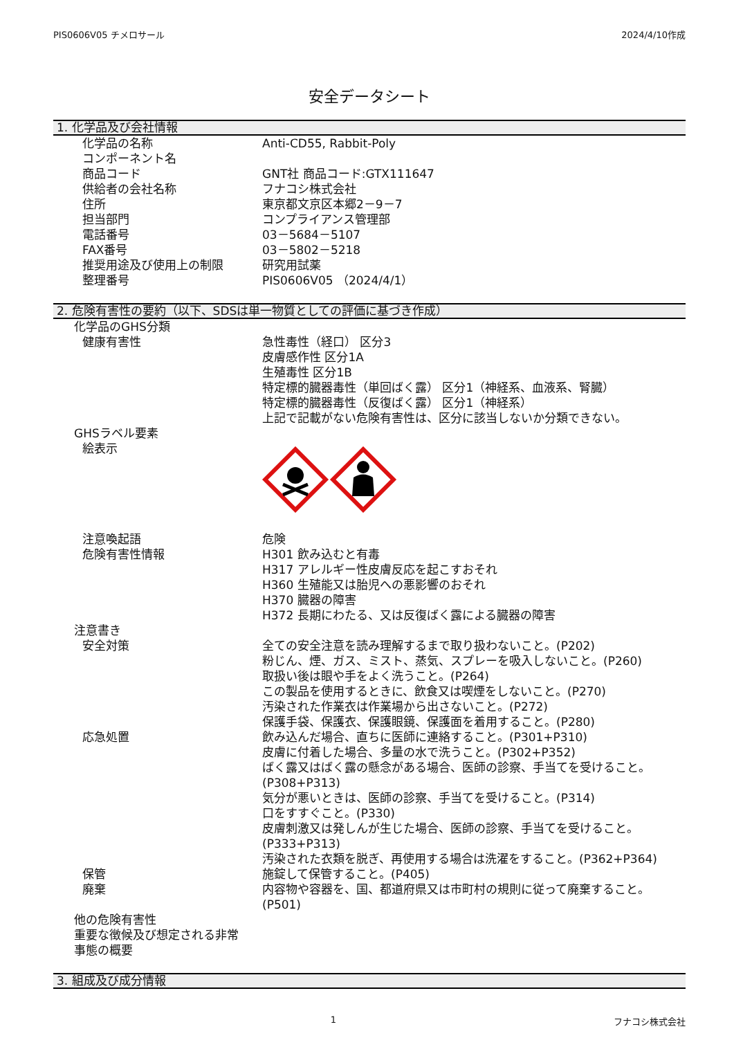PIS0606V05 チメロサール 2024/4/10作成
安全データシート
1. 化学品及び会社情報
| 化学品の名称 | Anti-CD55, Rabbit-Poly |
| コンポーネント名 | |
| 商品コード | GNT社 商品コード:GTX111647 |
| 供給者の会社名称 | フナコシ株式会社 |
| 住所 | 東京都文京区本郷2－9－7 |
| 担当部門 | コンプライアンス管理部 |
| 電話番号 | 03－5684－5107 |
| FAX番号 | 03－5802－5218 |
| 推奨用途及び使用上の制限 | 研究用試薬 |
| 整理番号 | PIS0606V05 （2024/4/1） |
2. 危険有害性の要約（以下、SDSは単一物質としての評価に基づき作成）
| 化学品のGHS分類 | |
| 健康有害性 | 急性毒性（経口） 区分3 皮膚感作性 区分1A 生殖毒性 区分1B 特定標的臓器毒性（単回ばく露） 区分1（神経系、血液系、腎臓） 特定標的臓器毒性（反復ばく露） 区分1（神経系） 上記で記載がない危険有害性は、区分に該当しないか分類できない。 |
| GHSラベル要素 | |
| 絵表示 | |
| 注意喚起語 | 危険 |
| 危険有害性情報 | H301 飲み込むと有毒 H317 アレルギー性皮膚反応を起こすおそれ H360 生殖能又は胎児への悪影響のおそれ H370 臓器の障害 H372 長期にわたる、又は反復ばく露による臓器の障害 |
| 注意書き | |
| 安全対策 | 全ての安全注意を読み理解するまで取り扱わないこと。(P202) 粉じん、煙、ガス、ミスト、蒸気、スプレーを吸入しないこと。(P260) 取扱い後は眼や手をよく洗うこと。(P264) この製品を使用するときに、飲食又は喫煙をしないこと。(P270) 汚染された作業衣は作業場から出さないこと。(P272) 保護手袋、保護衣、保護眼鏡、保護面を着用すること。(P280) |
| 応急処置 | 飲み込んだ場合、直ちに医師に連絡すること。(P301+P310) 皮膚に付着した場合、多量の水で洗うこと。(P302+P352) ばく露又はばく露の懸念がある場合、医師の診察、手当てを受けること。(P308+P313) 気分が悪いときは、医師の診察、手当てを受けること。(P314) 口をすすぐこと。(P330) 皮膚刺激又は発しんが生じた場合、医師の診察、手当てを受けること。(P333+P313) 汚染された衣類を脱ぎ、再使用する場合は洗濯をすること。(P362+P364) |
| 保管 | 施錠して保管すること。(P405) |
| 廃棄 | 内容物や容器を、国、都道府県又は市町村の規則に従って廃棄すること。(P501) |
| 他の危険有害性 重要な徴候及び想定される非常 事態の概要 | |
3. 組成及び成分情報
1 フナコシ株式会社